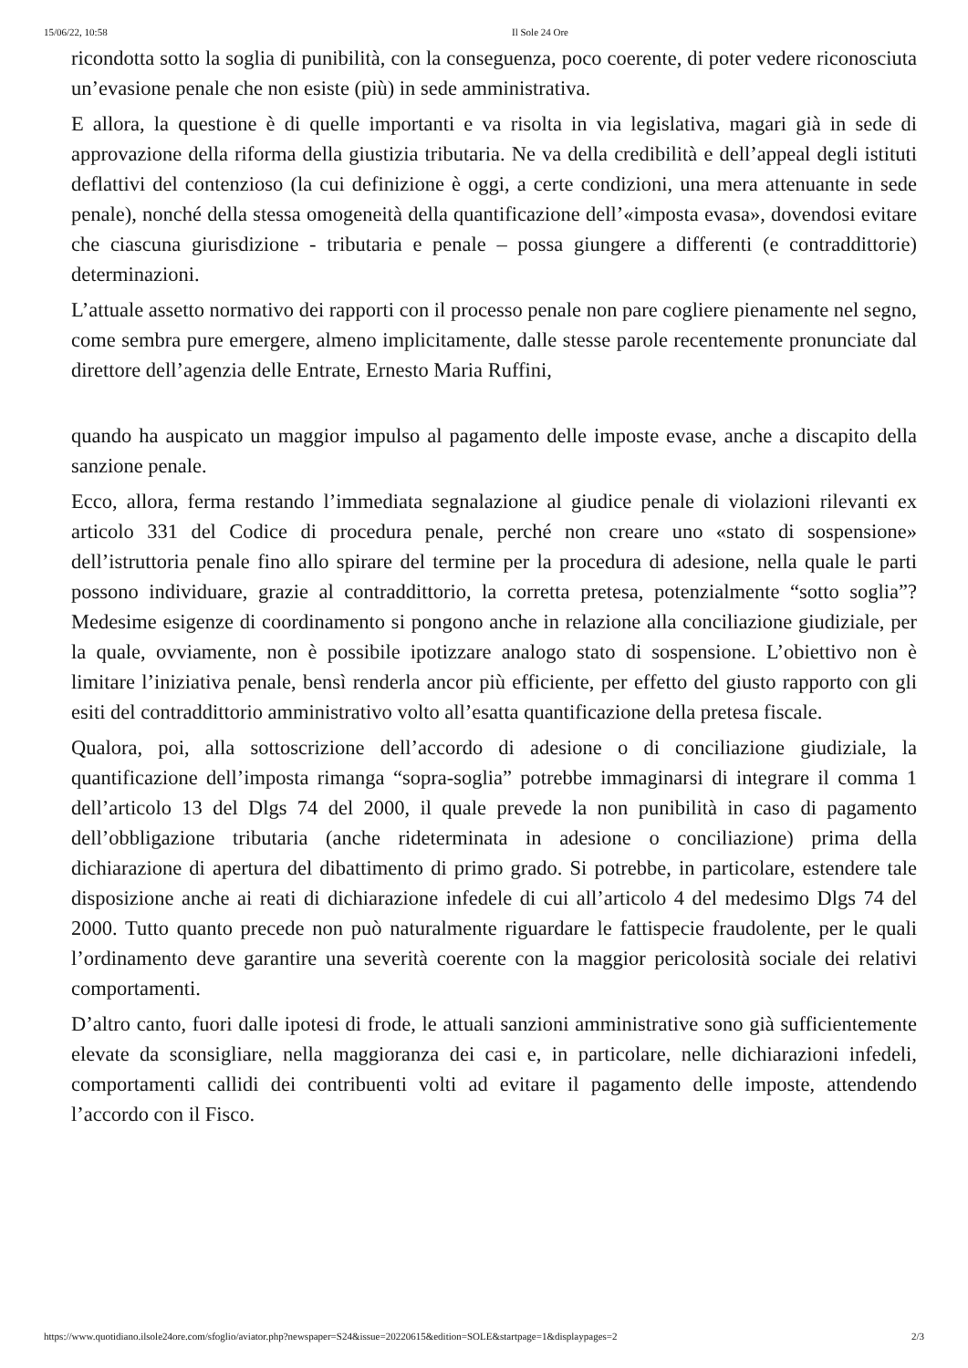15/06/22, 10:58 Il Sole 24 Ore
ricondotta sotto la soglia di punibilità, con la conseguenza, poco coerente, di poter vedere riconosciuta un’evasione penale che non esiste (più) in sede amministrativa.
E allora, la questione è di quelle importanti e va risolta in via legislativa, magari già in sede di approvazione della riforma della giustizia tributaria. Ne va della credibilità e dell’appeal degli istituti deflattivi del contenzioso (la cui definizione è oggi, a certe condizioni, una mera attenuante in sede penale), nonché della stessa omogeneità della quantificazione dell’«imposta evasa», dovendosi evitare che ciascuna giurisdizione - tributaria e penale – possa giungere a differenti (e contraddittorie) determinazioni.
L’attuale assetto normativo dei rapporti con il processo penale non pare cogliere pienamente nel segno, come sembra pure emergere, almeno implicitamente, dalle stesse parole recentemente pronunciate dal direttore dell’agenzia delle Entrate, Ernesto Maria Ruffini,
quando ha auspicato un maggior impulso al pagamento delle imposte evase, anche a discapito della sanzione penale.
Ecco, allora, ferma restando l’immediata segnalazione al giudice penale di violazioni rilevanti ex articolo 331 del Codice di procedura penale, perché non creare uno «stato di sospensione» dell’istruttoria penale fino allo spirare del termine per la procedura di adesione, nella quale le parti possono individuare, grazie al contraddittorio, la corretta pretesa, potenzialmente “sotto soglia”? Medesime esigenze di coordinamento si pongono anche in relazione alla conciliazione giudiziale, per la quale, ovviamente, non è possibile ipotizzare analogo stato di sospensione. L’obiettivo non è limitare l’iniziativa penale, bensì renderla ancor più efficiente, per effetto del giusto rapporto con gli esiti del contraddittorio amministrativo volto all’esatta quantificazione della pretesa fiscale.
Qualora, poi, alla sottoscrizione dell’accordo di adesione o di conciliazione giudiziale, la quantificazione dell’imposta rimanga “sopra-soglia” potrebbe immaginarsi di integrare il comma 1 dell’articolo 13 del Dlgs 74 del 2000, il quale prevede la non punibilità in caso di pagamento dell’obbligazione tributaria (anche rideterminata in adesione o conciliazione) prima della dichiarazione di apertura del dibattimento di primo grado. Si potrebbe, in particolare, estendere tale disposizione anche ai reati di dichiarazione infedele di cui all’articolo 4 del medesimo Dlgs 74 del 2000. Tutto quanto precede non può naturalmente riguardare le fattispecie fraudolente, per le quali l’ordinamento deve garantire una severità coerente con la maggior pericolosità sociale dei relativi comportamenti.
D’altro canto, fuori dalle ipotesi di frode, le attuali sanzioni amministrative sono già sufficientemente elevate da sconsigliare, nella maggioranza dei casi e, in particolare, nelle dichiarazioni infedeli, comportamenti callidi dei contribuenti volti ad evitare il pagamento delle imposte, attendendo l’accordo con il Fisco.
https://www.quotidiano.ilsole24ore.com/sfoglio/aviator.php?newspaper=S24&issue=20220615&edition=SOLE&startpage=1&displaypages=2 2/3